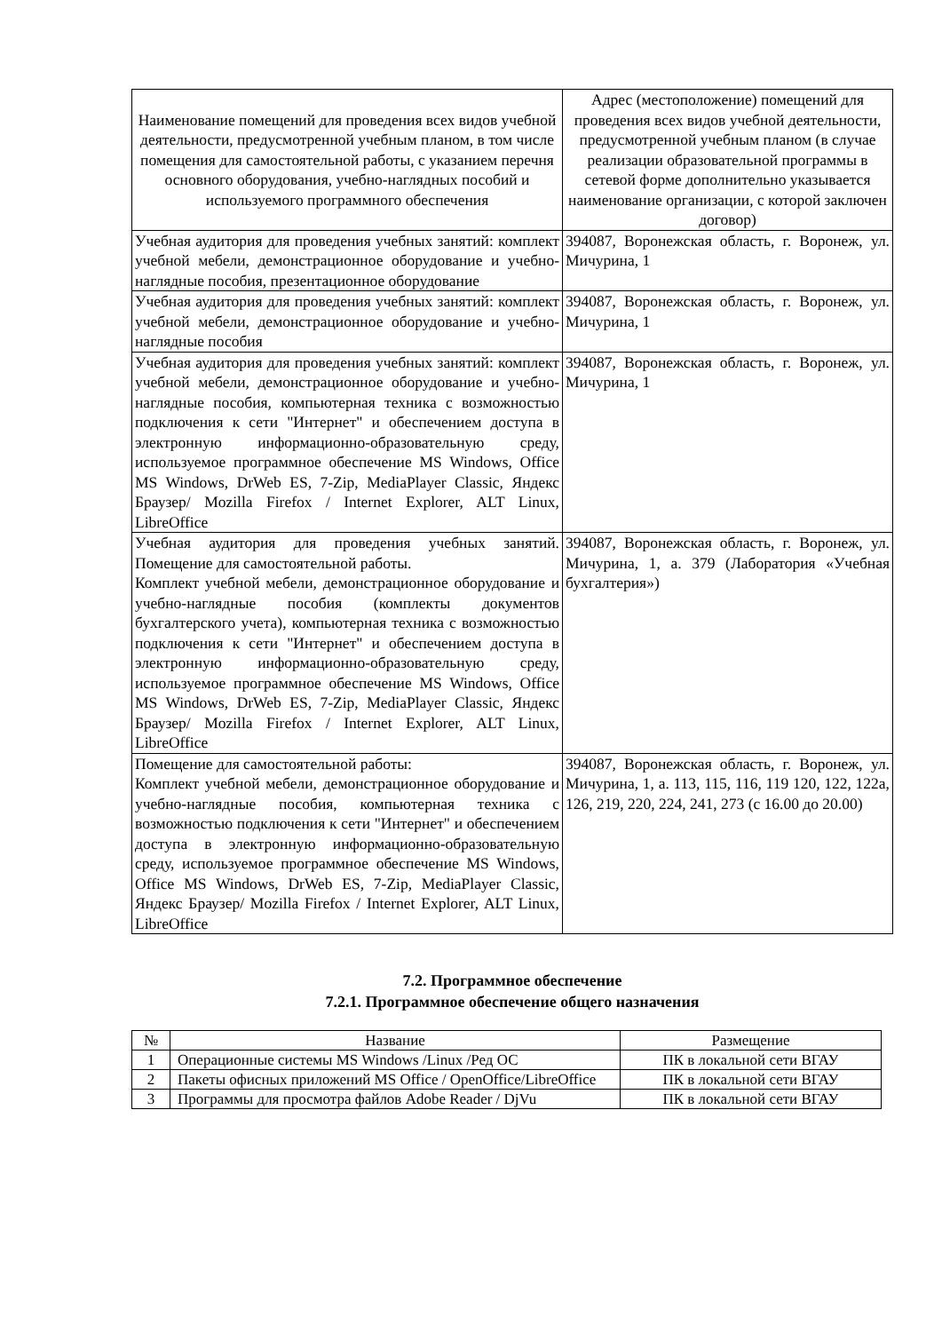| Наименование помещений для проведения всех видов учебной деятельности, предусмотренной учебным планом, в том числе помещения для самостоятельной работы, с указанием перечня основного оборудования, учебно-наглядных пособий и используемого программного обеспечения | Адрес (местоположение) помещений для проведения всех видов учебной деятельности, предусмотренной учебным планом (в случае реализации образовательной программы в сетевой форме дополнительно указывается наименование организации, с которой заключен договор) |
| --- | --- |
| Учебная аудитория для проведения учебных занятий: комплект учебной мебели, демонстрационное оборудование и учебно-наглядные пособия, презентационное оборудование | 394087, Воронежская область, г. Воронеж, ул. Мичурина, 1 |
| Учебная аудитория для проведения учебных занятий: комплект учебной мебели, демонстрационное оборудование и учебно-наглядные пособия | 394087, Воронежская область, г. Воронеж, ул. Мичурина, 1 |
| Учебная аудитория для проведения учебных занятий: комплект учебной мебели, демонстрационное оборудование и учебно-наглядные пособия, компьютерная техника с возможностью подключения к сети "Интернет" и обеспечением доступа в электронную информационно-образовательную среду, используемое программное обеспечение MS Windows, Office MS Windows, DrWeb ES, 7-Zip, MediaPlayer Classic, Яндекс Браузер/ Mozilla Firefox / Internet Explorer, ALT Linux, LibreOffice | 394087, Воронежская область, г. Воронеж, ул. Мичурина, 1 |
| Учебная аудитория для проведения учебных занятий. Помещение для самостоятельной работы. Комплект учебной мебели, демонстрационное оборудование и учебно-наглядные пособия (комплекты документов бухгалтерского учета), компьютерная техника с возможностью подключения к сети "Интернет" и обеспечением доступа в электронную информационно-образовательную среду, используемое программное обеспечение MS Windows, Office MS Windows, DrWeb ES, 7-Zip, MediaPlayer Classic, Яндекс Браузер/ Mozilla Firefox / Internet Explorer, ALT Linux, LibreOffice | 394087, Воронежская область, г. Воронеж, ул. Мичурина, 1, а. 379 (Лаборатория «Учебная бухгалтерия») |
| Помещение для самостоятельной работы: Комплект учебной мебели, демонстрационное оборудование и учебно-наглядные пособия, компьютерная техника с возможностью подключения к сети "Интернет" и обеспечением доступа в электронную информационно-образовательную среду, используемое программное обеспечение MS Windows, Office MS Windows, DrWeb ES, 7-Zip, MediaPlayer Classic, Яндекс Браузер/ Mozilla Firefox / Internet Explorer, ALT Linux, LibreOffice | 394087, Воронежская область, г. Воронеж, ул. Мичурина, 1, а. 113, 115, 116, 119 120, 122, 122а, 126, 219, 220, 224, 241, 273 (с 16.00 до 20.00) |
7.2. Программное обеспечение
7.2.1. Программное обеспечение общего назначения
| № | Название | Размещение |
| --- | --- | --- |
| 1 | Операционные системы MS Windows /Linux /Ред ОС | ПК в локальной сети ВГАУ |
| 2 | Пакеты офисных приложений MS Office / OpenOffice/LibreOffice | ПК в локальной сети ВГАУ |
| 3 | Программы для просмотра файлов Adobe Reader / DjVu | ПК в локальной сети ВГАУ |